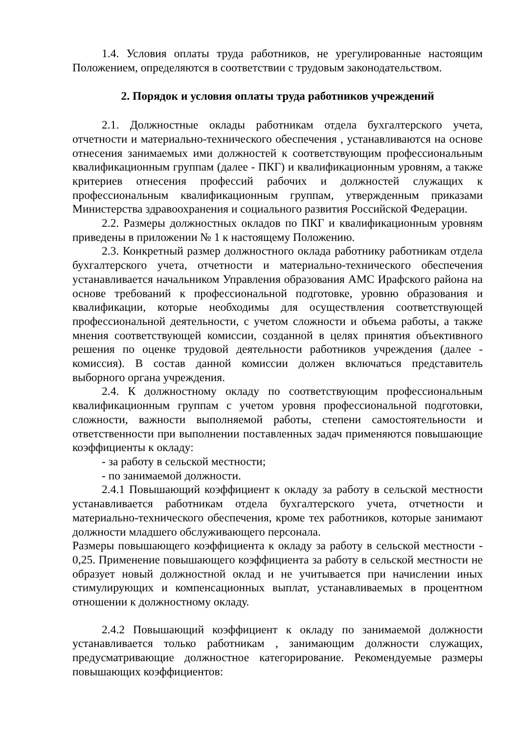1.4. Условия оплаты труда работников, не урегулированные настоящим Положением, определяются в соответствии с трудовым законодательством.
2. Порядок и условия оплаты труда работников учреждений
2.1. Должностные оклады работникам отдела бухгалтерского учета, отчетности и материально-технического обеспечения , устанавливаются на основе отнесения занимаемых ими должностей к соответствующим профессиональным квалификационным группам (далее - ПКГ) и квалификационным уровням, а также критериев отнесения профессий рабочих и должностей служащих к профессиональным квалификационным группам, утвержденным приказами Министерства здравоохранения и социального развития Российской Федерации.
2.2. Размеры должностных окладов по ПКГ и квалификационным уровням приведены в приложении № 1 к настоящему Положению.
2.3. Конкретный размер должностного оклада работнику работникам отдела бухгалтерского учета, отчетности и материально-технического обеспечения устанавливается начальником Управления образования АМС Ирафского района на основе требований к профессиональной подготовке, уровню образования и квалификации, которые необходимы для осуществления соответствующей профессиональной деятельности, с учетом сложности и объема работы, а также мнения соответствующей комиссии, созданной в целях принятия объективного решения по оценке трудовой деятельности работников учреждения (далее - комиссия). В состав данной комиссии должен включаться представитель выборного органа учреждения.
2.4. К должностному окладу по соответствующим профессиональным квалификационным группам с учетом уровня профессиональной подготовки, сложности, важности выполняемой работы, степени самостоятельности и ответственности при выполнении поставленных задач применяются повышающие коэффициенты к окладу:
- за работу в сельской местности;
- по занимаемой должности.
2.4.1 Повышающий коэффициент к окладу за работу в сельской местности устанавливается работникам отдела бухгалтерского учета, отчетности и материально-технического обеспечения, кроме тех работников, которые занимают должности младшего обслуживающего персонала.
Размеры повышающего коэффициента к окладу за работу в сельской местности - 0,25. Применение повышающего коэффициента за работу в сельской местности не образует новый должностной оклад и не учитывается при начислении иных стимулирующих и компенсационных выплат, устанавливаемых в процентном отношении к должностному окладу.
2.4.2 Повышающий коэффициент к окладу по занимаемой должности устанавливается только работникам , занимающим должности служащих, предусматривающие должностное категорирование. Рекомендуемые размеры повышающих коэффициентов: